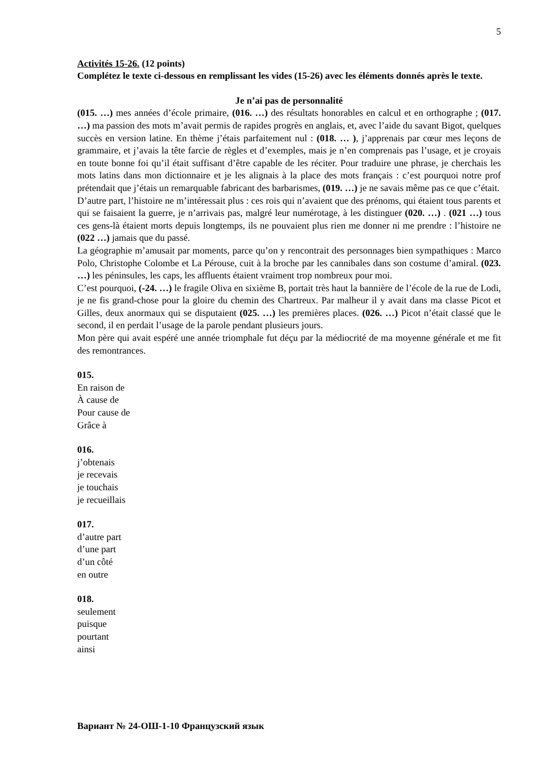5
Activités 15-26. (12 points)
Complétez le texte ci-dessous en remplissant les vides (15-26) avec les éléments donnés après le texte.
Je n’ai pas de personnalité
(015. …) mes années d’école primaire, (016. …) des résultats honorables en calcul et en orthographe ; (017. …) ma passion des mots m’avait permis de rapides progrès en anglais, et, avec l’aide du savant Bigot, quelques succès en version latine. En thème j’étais parfaitement nul : (018. … ), j’apprenais par cœur mes leçons de grammaire, et j’avais la tête farcie de règles et d’exemples, mais je n’en comprenais pas l’usage, et je croyais en toute bonne foi qu’il était suffisant d’être capable de les réciter. Pour traduire une phrase, je cherchais les mots latins dans mon dictionnaire et je les alignais à la place des mots français : c’est pourquoi notre prof prétendait que j’étais un remarquable fabricant des barbarismes, (019. …) je ne savais même pas ce que c’était.
D’autre part, l’histoire ne m’intéressait plus : ces rois qui n’avaient que des prénoms, qui étaient tous parents et qui se faisaient la guerre, je n’arrivais pas, malgré leur numérotage, à les distinguer (020. …) . (021 …) tous ces gens-là étaient morts depuis longtemps, ils ne pouvaient plus rien me donner ni me prendre : l’histoire ne (022 …) jamais que du passé.
La géographie m’amusait par moments, parce qu’on y rencontrait des personnages bien sympathiques : Marco Polo, Christophe Colombe et La Pérouse, cuit à la broche par les cannibales dans son costume d’amiral. (023. …) les péninsules, les caps, les affluents étaient vraiment trop nombreux pour moi.
C’est pourquoi, (-24. …) le fragile Oliva en sixième B, portait très haut la bannière de l’école de la rue de Lodi, je ne fis grand-chose pour la gloire du chemin des Chartreux. Par malheur il y avait dans ma classe Picot et Gilles, deux anormaux qui se disputaient (025. …) les premières places. (026. …) Picot n’était classé que le second, il en perdait l’usage de la parole pendant plusieurs jours.
Mon père qui avait espéré une année triomphale fut déçu par la médiocrité de ma moyenne générale et me fit des remontrances.
015.
En raison de
À cause de
Pour cause de
Grâce à
016.
j’obtenais
je recevais
je touchais
je recueillais
017.
d’autre part
d’une part
d’un côté
en outre
018.
seulement
puisque
pourtant
ainsi
Вариант № 24-ОШ-1-10 Французский язык